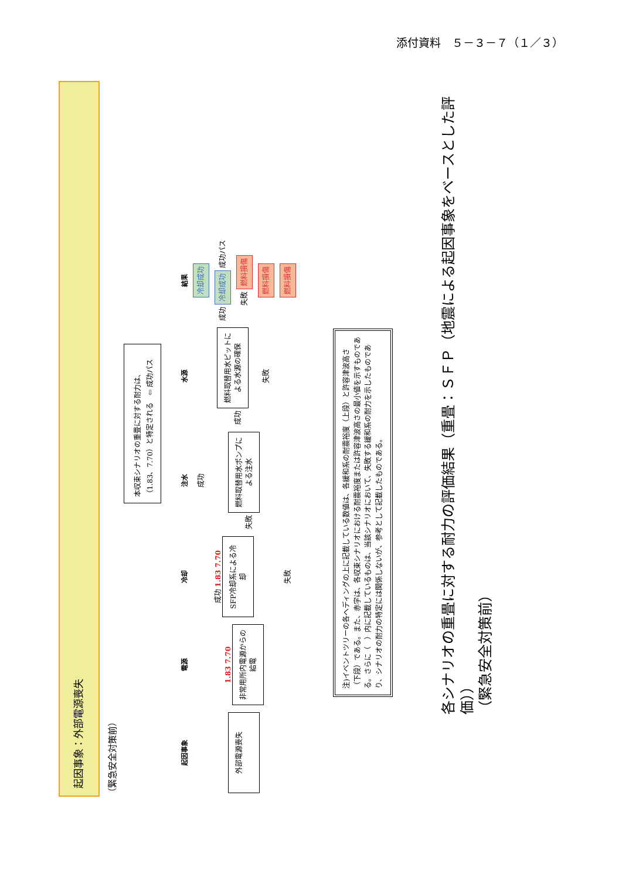添付資料　５－３－７（１／３）
起因事象：外部電源喪失
（緊急安全対策前）
本収束シナリオの重畳に対する耐力は、（1.83、7.70）と特定される　⇦ 成功パス
| 起因事象 | 電源 | 冷却 | 注水 | 水源 | 結果 |
| --- | --- | --- | --- | --- | --- |
| 外部電源喪失 | 1.83 7.70 非常用所内電源からの給電 | 成功 1.83 7.70 SFP冷却系による冷却 | 成功 | | 冷却成功 |
| | | | 失敗 燃料取替用水ポンプによる注水 | 成功 燃料取替用水ピットによる水源の確保 | 成功 冷却成功 成功パス |
| | | | | | 失敗 燃料損傷 |
| | | | | 失敗 | 燃料損傷 |
| | | 失敗 | | | 燃料損傷 |
注)イベントツリーの各ヘディングの上に記載している数値は、各緩和系の耐震裕度（上段）と許容津波高さ（下段）である。また、赤字は、各収束シナリオにおける耐震裕度または許容津波高さの最小値を示すものである。さらに（　）内に記載しているものは、当該シナリオにおいて、失敗する緩和系の耐力を示したものであり、シナリオの耐力の特定には関係しないが、参考として記載したものである。
各シナリオの重畳に対する耐力の評価結果（重畳：ＳＦＰ（地震による起因事象をベースとした評価））
（緊急安全対策前）